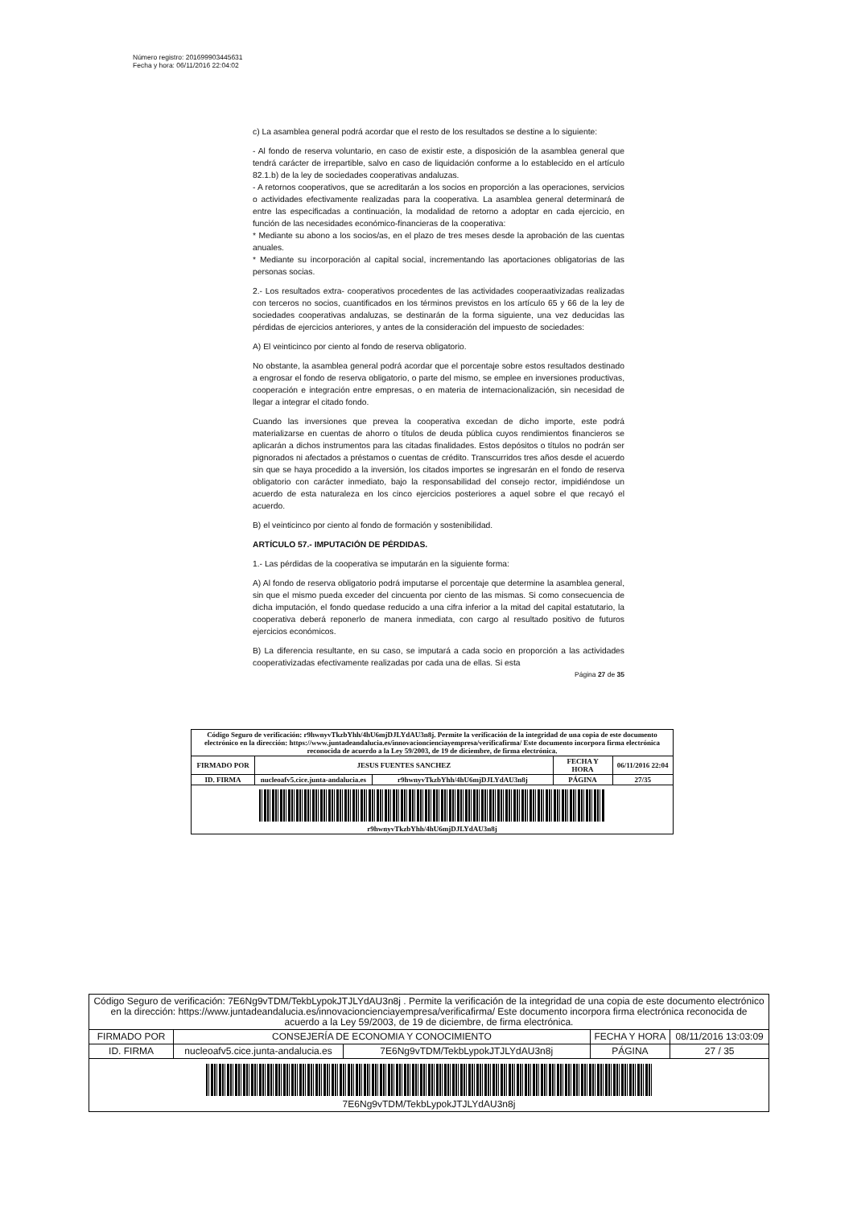Número registro: 201699903445631
Fecha y hora: 06/11/2016 22:04:02
c) La asamblea general podrá acordar que el resto de los resultados se destine a lo siguiente:
- Al fondo de reserva voluntario, en caso de existir este, a disposición de la asamblea general que tendrá carácter de irrepartible, salvo en caso de liquidación conforme a lo establecido en el artículo 82.1.b) de la ley de sociedades cooperativas andaluzas.
- A retornos cooperativos, que se acreditarán a los socios en proporción a las operaciones, servicios o actividades efectivamente realizadas para la cooperativa. La asamblea general determinará de entre las especificadas a continuación, la modalidad de retorno a adoptar en cada ejercicio, en función de las necesidades económico-financieras de la cooperativa:
* Mediante su abono a los socios/as, en el plazo de tres meses desde la aprobación de las cuentas anuales.
* Mediante su incorporación al capital social, incrementando las aportaciones obligatorias de las personas socias.
2.- Los resultados extra- cooperativos procedentes de las actividades cooperaativizadas realizadas con terceros no socios, cuantificados en los términos previstos en los artículo 65 y 66 de la ley de sociedades cooperativas andaluzas, se destinarán de la forma siguiente, una vez deducidas las pérdidas de ejercicios anteriores, y antes de la consideración del impuesto de sociedades:
A) El veinticinco por ciento al fondo de reserva obligatorio.
No obstante, la asamblea general podrá acordar que el porcentaje sobre estos resultados destinado a engrosar el fondo de reserva obligatorio, o parte del mismo, se emplee en inversiones productivas, cooperación e integración entre empresas, o en materia de internacionalización, sin necesidad de llegar a integrar el citado fondo.
Cuando las inversiones que prevea la cooperativa excedan de dicho importe, este podrá materializarse en cuentas de ahorro o títulos de deuda pública cuyos rendimientos financieros se aplicarán a dichos instrumentos para las citadas finalidades. Estos depósitos o títulos no podrán ser pignorados ni afectados a préstamos o cuentas de crédito. Transcurridos tres años desde el acuerdo sin que se haya procedido a la inversión, los citados importes se ingresarán en el fondo de reserva obligatorio con carácter inmediato, bajo la responsabilidad del consejo rector, impidiéndose un acuerdo de esta naturaleza en los cinco ejercicios posteriores a aquel sobre el que recayó el acuerdo.
B) el veinticinco por ciento al fondo de formación y sostenibilidad.
ARTÍCULO 57.- IMPUTACIÓN DE PÉRDIDAS.
1.- Las pérdidas de la cooperativa se imputarán en la siguiente forma:
A) Al fondo de reserva obligatorio podrá imputarse el porcentaje que determine la asamblea general, sin que el mismo pueda exceder del cincuenta por ciento de las mismas. Si como consecuencia de dicha imputación, el fondo quedase reducido a una cifra inferior a la mitad del capital estatutario, la cooperativa deberá reponerlo de manera inmediata, con cargo al resultado positivo de futuros ejercicios económicos.
B) La diferencia resultante, en su caso, se imputará a cada socio en proporción a las actividades cooperativizadas efectivamente realizadas por cada una de ellas. Si esta
Página 27 de 35
| Código Seguro de verificación: r9hwnyvTkzbYhh/4hU6mjDJLYdAU3n8j. Permite la verificación de la integridad de una copia de este documento electrónico en la dirección: https://www.juntadeandalucia.es/innovacioncienciayempresa/verificafirma/ Este documento incorpora firma electrónica reconocida de acuerdo a la Ley 59/2003, de 19 de diciembre, de firma electrónica. | | | | |
| FIRMADO POR | JESUS FUENTES SANCHEZ | | FECHA Y HORA | 06/11/2016 22:04 |
| ID. FIRMA | nucleoafv5.cice.junta-andalucia.es | r9hwnyvTkzbYhh/4hU6mjDJLYdAU3n8j | PÁGINA | 27/35 |
| r9hwnyvTkzbYhh/4hU6mjDJLYdAU3n8j | | | | |
| Código Seguro de verificación: 7E6Ng9vTDM/TekbLypokJTJLYdAU3n8j . Permite la verificación de la integridad de una copia de este documento electrónico en la dirección: https://www.juntadeandalucia.es/innovacioncienciayempresa/verificafirma/ Este documento incorpora firma electrónica reconocida de acuerdo a la Ley 59/2003, de 19 de diciembre, de firma electrónica. | | | | |
| FIRMADO POR | CONSEJERÍA DE ECONOMIA Y CONOCIMIENTO | | FECHA Y HORA | 08/11/2016 13:03:09 |
| ID. FIRMA | nucleoafv5.cice.junta-andalucia.es | 7E6Ng9vTDM/TekbLypokJTJLYdAU3n8j | PÁGINA | 27 / 35 |
| 7E6Ng9vTDM/TekbLypokJTJLYdAU3n8j | | | | |